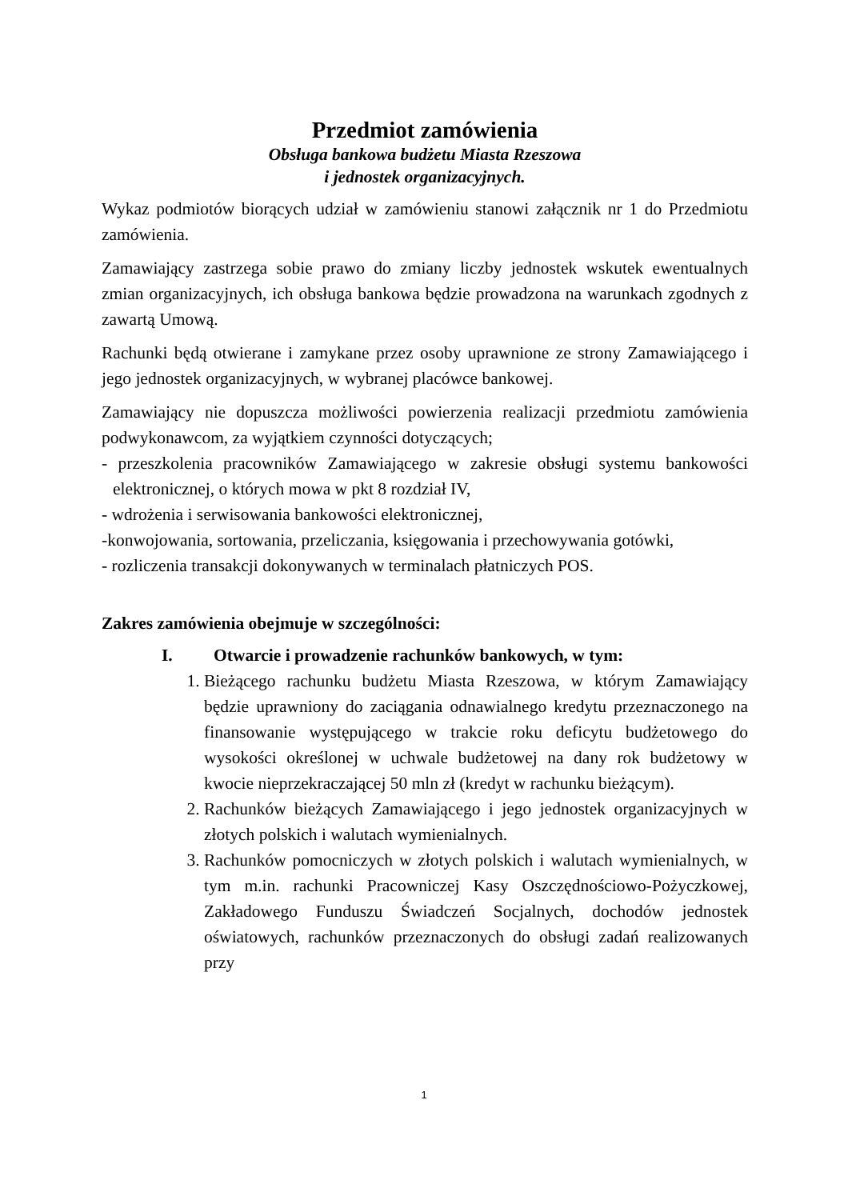Przedmiot zamówienia
Obsługa bankowa budżetu Miasta Rzeszowa
i jednostek organizacyjnych.
Wykaz podmiotów biorących udział w zamówieniu stanowi załącznik nr 1 do Przedmiotu zamówienia.
Zamawiający zastrzega sobie prawo do zmiany liczby jednostek wskutek ewentualnych zmian organizacyjnych, ich obsługa bankowa będzie prowadzona na warunkach zgodnych z zawartą Umową.
Rachunki będą otwierane i zamykane przez osoby uprawnione ze strony Zamawiającego i jego jednostek organizacyjnych, w wybranej placówce bankowej.
Zamawiający nie dopuszcza możliwości powierzenia realizacji przedmiotu zamówienia podwykonawcom, za wyjątkiem czynności dotyczących;
- przeszkolenia pracowników Zamawiającego w zakresie obsługi systemu bankowości elektronicznej, o których mowa w pkt 8 rozdział IV,
- wdrożenia i serwisowania bankowości elektronicznej,
-konwojowania, sortowania, przeliczania, księgowania i przechowywania gotówki,
- rozliczenia transakcji dokonywanych w terminalach płatniczych POS.
Zakres zamówienia obejmuje w szczególności:
I. Otwarcie i prowadzenie rachunków bankowych, w tym:
1. Bieżącego rachunku budżetu Miasta Rzeszowa, w którym Zamawiający będzie uprawniony do zaciągania odnawialnego kredytu przeznaczonego na finansowanie występującego w trakcie roku deficytu budżetowego do wysokości określonej w uchwale budżetowej na dany rok budżetowy w kwocie nieprzekraczającej 50 mln zł (kredyt w rachunku bieżącym).
2. Rachunków bieżących Zamawiającego i jego jednostek organizacyjnych w złotych polskich i walutach wymienialnych.
3. Rachunków pomocniczych w złotych polskich i walutach wymienialnych, w tym m.in. rachunki Pracowniczej Kasy Oszczędnościowo-Pożyczkowej, Zakładowego Funduszu Świadczeń Socjalnych, dochodów jednostek oświatowych, rachunków przeznaczonych do obsługi zadań realizowanych przy
1